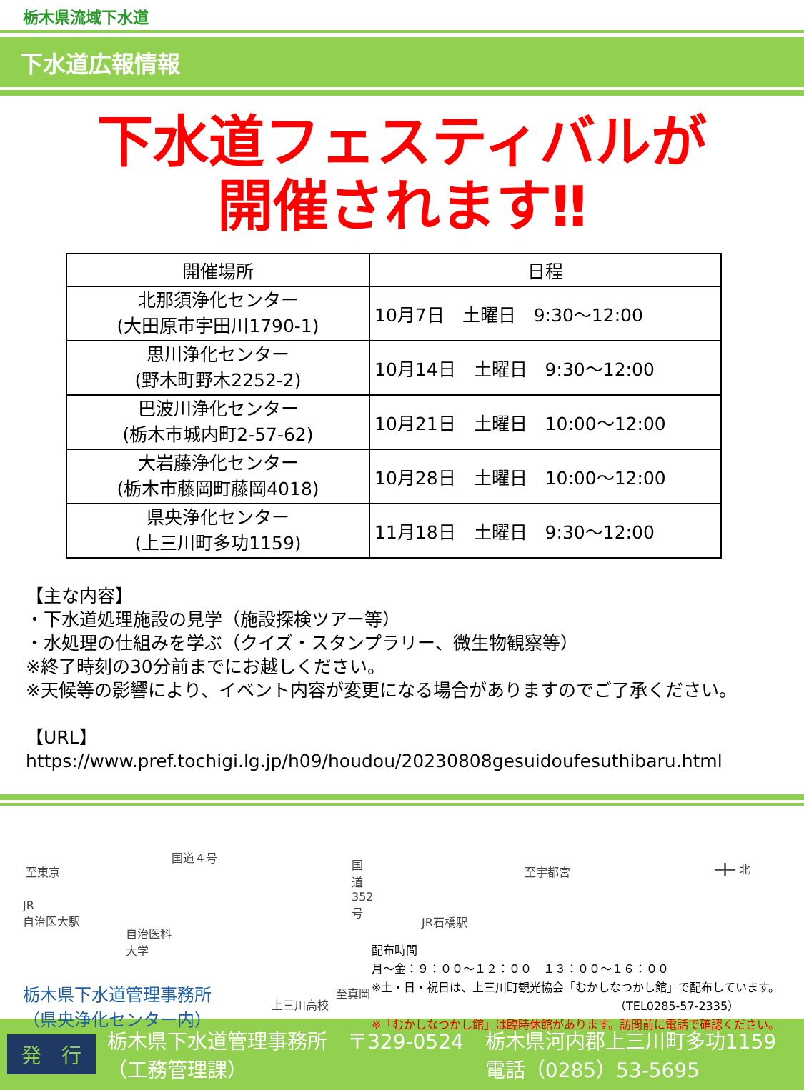栃木県流域下水道
下水道広報情報
下水道フェスティバルが
開催されます‼
| 開催場所 | 日程 |
| --- | --- |
| 北那須浄化センター (大田原市宇田川1790-1) | 10月7日 土曜日 9:30～12:00 |
| 思川浄化センター (野木町野木2252-2) | 10月14日 土曜日 9:30～12:00 |
| 巴波川浄化センター (栃木市城内町2-57-62) | 10月21日 土曜日 10:00～12:00 |
| 大岩藤浄化センター (栃木市藤岡町藤岡4018) | 10月28日 土曜日 10:00～12:00 |
| 県央浄化センター (上三川町多功1159) | 11月18日 土曜日 9:30～12:00 |
【主な内容】
・下水道処理施設の見学（施設探検ツアー等）
・水処理の仕組みを学ぶ（クイズ・スタンプラリー、微生物観察等）
※終了時刻の30分前までにお越しください。
※天候等の影響により、イベント内容が変更になる場合がありますのでご了承ください。
【URL】
https://www.pref.tochigi.lg.jp/h09/houdou/20230808gesuidoufesuthibaru.html
国道４号
至東京
国道352号
至宇都宮 ━╋━ 北
JR
自治医大駅
JR石橋駅
自治医科
大学
上三川高校
栃木県下水道管理事務所
（県央浄化センター内）
配布時間
月～金：９：００～１２：００　１３：００～１６：００
※土・日・祝日は、上三川町観光協会「むかしなつかし館」で配布しています。
（TEL0285-57-2335）
※「むかしなつかし館」は臨時休館があります。訪問前に電話で確認ください。
至真岡
発　行 栃木県下水道管理事務所　〒329-0524
（工務管理課） 栃木県河内郡上三川町多功1159
電話（0285）53-5695